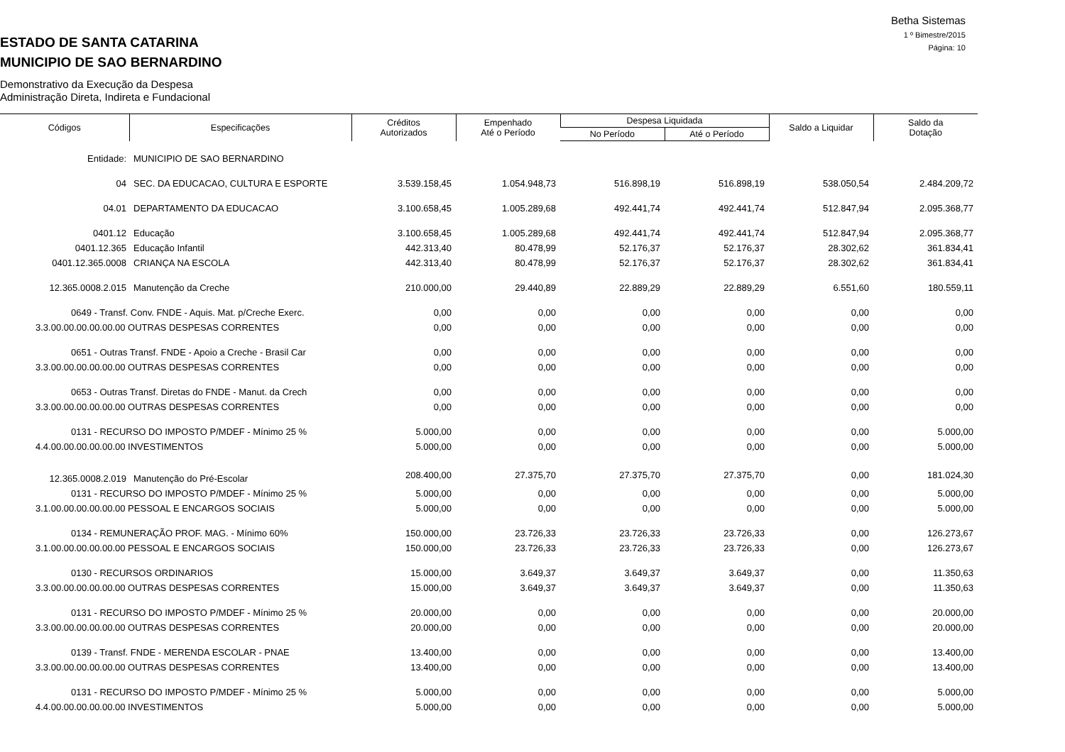Betha Sistemas
1 º Bimestre/2015
Página: 10
ESTADO DE SANTA CATARINA
MUNICIPIO DE SAO BERNARDINO
Demonstrativo da Execução da Despesa
Administração Direta, Indireta e Fundacional
| Códigos | Especificações | Créditos Autorizados | Empenhado Até o Período | Despesa Liquidada | | Saldo a Liquidar | Saldo da Dotação |
| --- | --- | --- | --- | --- | --- | --- | --- |
| | | | | No Período | Até o Período | | |
| Entidade: | MUNICIPIO DE SAO BERNARDINO | | | | | | |
| 04 | SEC. DA EDUCACAO, CULTURA E ESPORTE | 3.539.158,45 | 1.054.948,73 | 516.898,19 | 516.898,19 | 538.050,54 | 2.484.209,72 |
| 04.01 | DEPARTAMENTO DA EDUCACAO | 3.100.658,45 | 1.005.289,68 | 492.441,74 | 492.441,74 | 512.847,94 | 2.095.368,77 |
| 0401.12 | Educação | 3.100.658,45 | 1.005.289,68 | 492.441,74 | 492.441,74 | 512.847,94 | 2.095.368,77 |
| 0401.12.365 | Educação Infantil | 442.313,40 | 80.478,99 | 52.176,37 | 52.176,37 | 28.302,62 | 361.834,41 |
| 0401.12.365.0008 | CRIANÇA NA ESCOLA | 442.313,40 | 80.478,99 | 52.176,37 | 52.176,37 | 28.302,62 | 361.834,41 |
| 12.365.0008.2.015 | Manutenção da Creche | 210.000,00 | 29.440,89 | 22.889,29 | 22.889,29 | 6.551,60 | 180.559,11 |
| 0649 - Transf. Conv. FNDE - Aquis. Mat. p/Creche Exerc. | | 0,00 | 0,00 | 0,00 | 0,00 | 0,00 | 0,00 |
| 3.3.00.00.00.00.00.00 OUTRAS DESPESAS CORRENTES | | 0,00 | 0,00 | 0,00 | 0,00 | 0,00 | 0,00 |
| 0651 - Outras Transf. FNDE - Apoio a Creche - Brasil Car | | 0,00 | 0,00 | 0,00 | 0,00 | 0,00 | 0,00 |
| 3.3.00.00.00.00.00.00 OUTRAS DESPESAS CORRENTES | | 0,00 | 0,00 | 0,00 | 0,00 | 0,00 | 0,00 |
| 0653 - Outras Transf. Diretas do FNDE - Manut. da Crech | | 0,00 | 0,00 | 0,00 | 0,00 | 0,00 | 0,00 |
| 3.3.00.00.00.00.00.00 OUTRAS DESPESAS CORRENTES | | 0,00 | 0,00 | 0,00 | 0,00 | 0,00 | 0,00 |
| 0131 - RECURSO DO IMPOSTO P/MDEF - Mínimo 25 % | | 5.000,00 | 0,00 | 0,00 | 0,00 | 0,00 | 5.000,00 |
| 4.4.00.00.00.00.00.00 INVESTIMENTOS | | 5.000,00 | 0,00 | 0,00 | 0,00 | 0,00 | 5.000,00 |
| 12.365.0008.2.019 | Manutenção do Pré-Escolar | 208.400,00 | 27.375,70 | 27.375,70 | 27.375,70 | 0,00 | 181.024,30 |
| 0131 - RECURSO DO IMPOSTO P/MDEF - Mínimo 25 % | | 5.000,00 | 0,00 | 0,00 | 0,00 | 0,00 | 5.000,00 |
| 3.1.00.00.00.00.00.00 PESSOAL E ENCARGOS SOCIAIS | | 5.000,00 | 0,00 | 0,00 | 0,00 | 0,00 | 5.000,00 |
| 0134 - REMUNERAÇÃO PROF. MAG. - Mínimo 60% | | 150.000,00 | 23.726,33 | 23.726,33 | 23.726,33 | 0,00 | 126.273,67 |
| 3.1.00.00.00.00.00.00 PESSOAL E ENCARGOS SOCIAIS | | 150.000,00 | 23.726,33 | 23.726,33 | 23.726,33 | 0,00 | 126.273,67 |
| 0130 - RECURSOS ORDINARIOS | | 15.000,00 | 3.649,37 | 3.649,37 | 3.649,37 | 0,00 | 11.350,63 |
| 3.3.00.00.00.00.00.00 OUTRAS DESPESAS CORRENTES | | 15.000,00 | 3.649,37 | 3.649,37 | 3.649,37 | 0,00 | 11.350,63 |
| 0131 - RECURSO DO IMPOSTO P/MDEF - Mínimo 25 % | | 20.000,00 | 0,00 | 0,00 | 0,00 | 0,00 | 20.000,00 |
| 3.3.00.00.00.00.00.00 OUTRAS DESPESAS CORRENTES | | 20.000,00 | 0,00 | 0,00 | 0,00 | 0,00 | 20.000,00 |
| 0139 - Transf. FNDE - MERENDA ESCOLAR - PNAE | | 13.400,00 | 0,00 | 0,00 | 0,00 | 0,00 | 13.400,00 |
| 3.3.00.00.00.00.00.00 OUTRAS DESPESAS CORRENTES | | 13.400,00 | 0,00 | 0,00 | 0,00 | 0,00 | 13.400,00 |
| 0131 - RECURSO DO IMPOSTO P/MDEF - Mínimo 25 % | | 5.000,00 | 0,00 | 0,00 | 0,00 | 0,00 | 5.000,00 |
| 4.4.00.00.00.00.00.00 INVESTIMENTOS | | 5.000,00 | 0,00 | 0,00 | 0,00 | 0,00 | 5.000,00 |